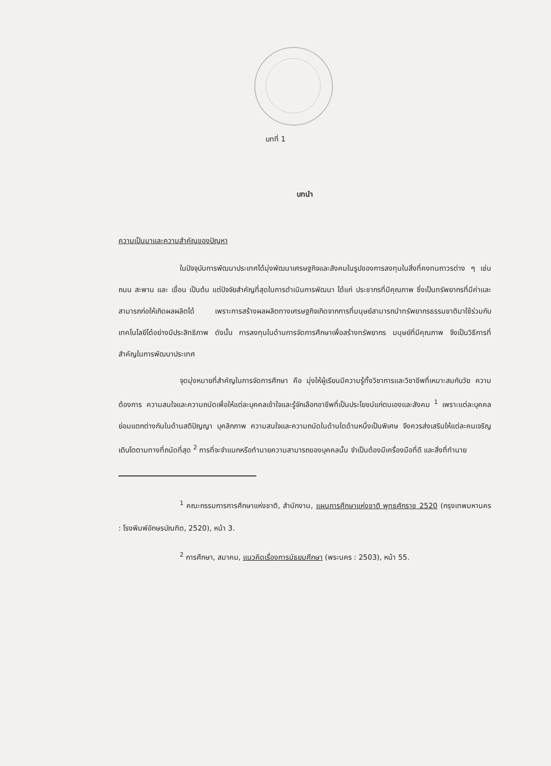บทที่ 1
บทนำ
ความเป็นมาและความสำคัญของปัญหา
ในปัจจุบันการพัฒนาประเทศได้มุ่งพัฒนาเศรษฐกิจและสังคมในรูปของการลงทุนในสิ่งที่คงทนถาวรต่าง ๆ เช่น ถนน สะพาน และ เขื่อน เป็นต้น แต่ปัจจัยสำคัญที่สุดในการดำเนินการพัฒนา ได้แก่ ประชากรที่มีคุณภาพ ซึ่งเป็นทรัพยากรที่มีค่าและสามารถก่อให้เกิดผลผลิตได้ เพราะการสร้างผลผลิตทางเศรษฐกิจเกิดจากการที่มนุษย์สามารถนำทรัพยากรธรรมชาติมาใช้ร่วมกับเทคโนโลยีได้อย่างมีประสิทธิภาพ ดังนั้น การลงทุนในด้านการจัดการศึกษาเพื่อสร้างทรัพยากร มนุษย์ที่มีคุณภาพ จึงเป็นวิธีการที่สำคัญในการพัฒนาประเทศ
จุดมุ่งหมายที่สำคัญในการจัดการศึกษา คือ มุ่งให้ผู้เรียนมีความรู้ทั้งวิชาการและวิชาชีพที่เหมาะสมกับวัย ความต้องการ ความสนใจและความถนัดเพื่อให้แต่ละบุคคลเข้าใจและรู้จักเลือกอาชีพที่เป็นประโยชน์แก่ตนเองและสังคม <sup>1</sup> เพราะแต่ละบุคคลย่อมแตกต่างกันในด้านสติปัญญา บุคลิกภาพ ความสนใจและความถนัดในด้านใดด้านหนึ่งเป็นพิเศษ จึงควรส่งเสริมให้แต่ละคนเจริญเติบโตตามทางที่ถนัดที่สุด <sup>2</sup> การที่จะจำแนกหรือทำนายความสามารถของบุคคลนั้น จำเป็นต้องมีเครื่องมือที่ดี และสิ่งที่ทำนาย
<sup>1</sup> คณะกรรมการการศึกษาแห่งชาติ, สำนักงาน, แผนการศึกษาแห่งชาติ พุทธศักราช 2520 (กรุงเทพมหานคร : โรงพิมพ์อักษรบัณฑิต, 2520), หน้า 3.
<sup>2</sup> การศึกษา, สมาคม, แนวคิดเรื่องการมัธยมศึกษา (พระนคร : 2503), หน้า 55.